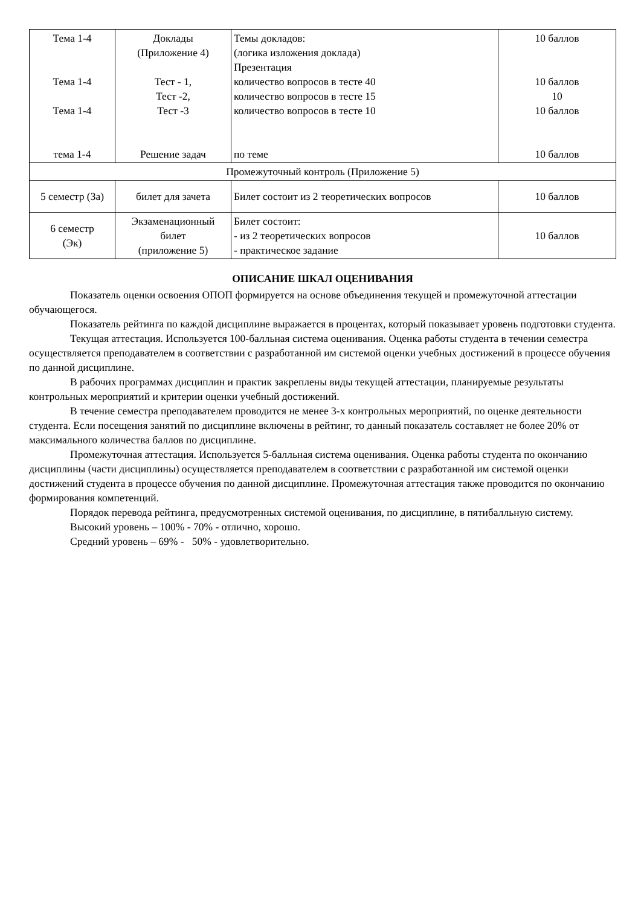| Тема 1-4 Тема 1-4 Тема 1-4 тема 1-4 | Доклады (Приложение 4) Тест - 1, Тест -2, Тест -3 Решение задач | Темы докладов: (логика изложения доклада) Презентация количество вопросов в тесте 40 количество вопросов в тесте 15 количество вопросов в тесте 10 по теме | 10 баллов 10 баллов 10 10 баллов 10 баллов |
| Промежуточный контроль (Приложение 5) | | | |
| 5 семестр (За) | билет для зачета | Билет состоит из 2 теоретических вопросов | 10 баллов |
| 6 семестр (Эк) | Экзаменационный билет (приложение 5) | Билет состоит: - из 2 теоретических вопросов - практическое задание | 10 баллов |
ОПИСАНИЕ ШКАЛ ОЦЕНИВАНИЯ
Показатель оценки освоения ОПОП формируется на основе объединения текущей и промежуточной аттестации обучающегося.
Показатель рейтинга по каждой дисциплине выражается в процентах, который показывает уровень подготовки студента.
Текущая аттестация. Используется 100-балльная система оценивания. Оценка работы студента в течении семестра осуществляется преподавателем в соответствии с разработанной им системой оценки учебных достижений в процессе обучения по данной дисциплине.
В рабочих программах дисциплин и практик закреплены виды текущей аттестации, планируемые результаты контрольных мероприятий и критерии оценки учебный достижений.
В течение семестра преподавателем проводится не менее 3-х контрольных мероприятий, по оценке деятельности студента. Если посещения занятий по дисциплине включены в рейтинг, то данный показатель составляет не более 20% от максимального количества баллов по дисциплине.
Промежуточная аттестация. Используется 5-балльная система оценивания. Оценка работы студента по окончанию дисциплины (части дисциплины) осуществляется преподавателем в соответствии с разработанной им системой оценки достижений студента в процессе обучения по данной дисциплине. Промежуточная аттестация также проводится по окончанию формирования компетенций.
Порядок перевода рейтинга, предусмотренных системой оценивания, по дисциплине, в пятибалльную систему.
Высокий уровень – 100% - 70% - отлично, хорошо.
Средний уровень – 69% - 50% - удовлетворительно.